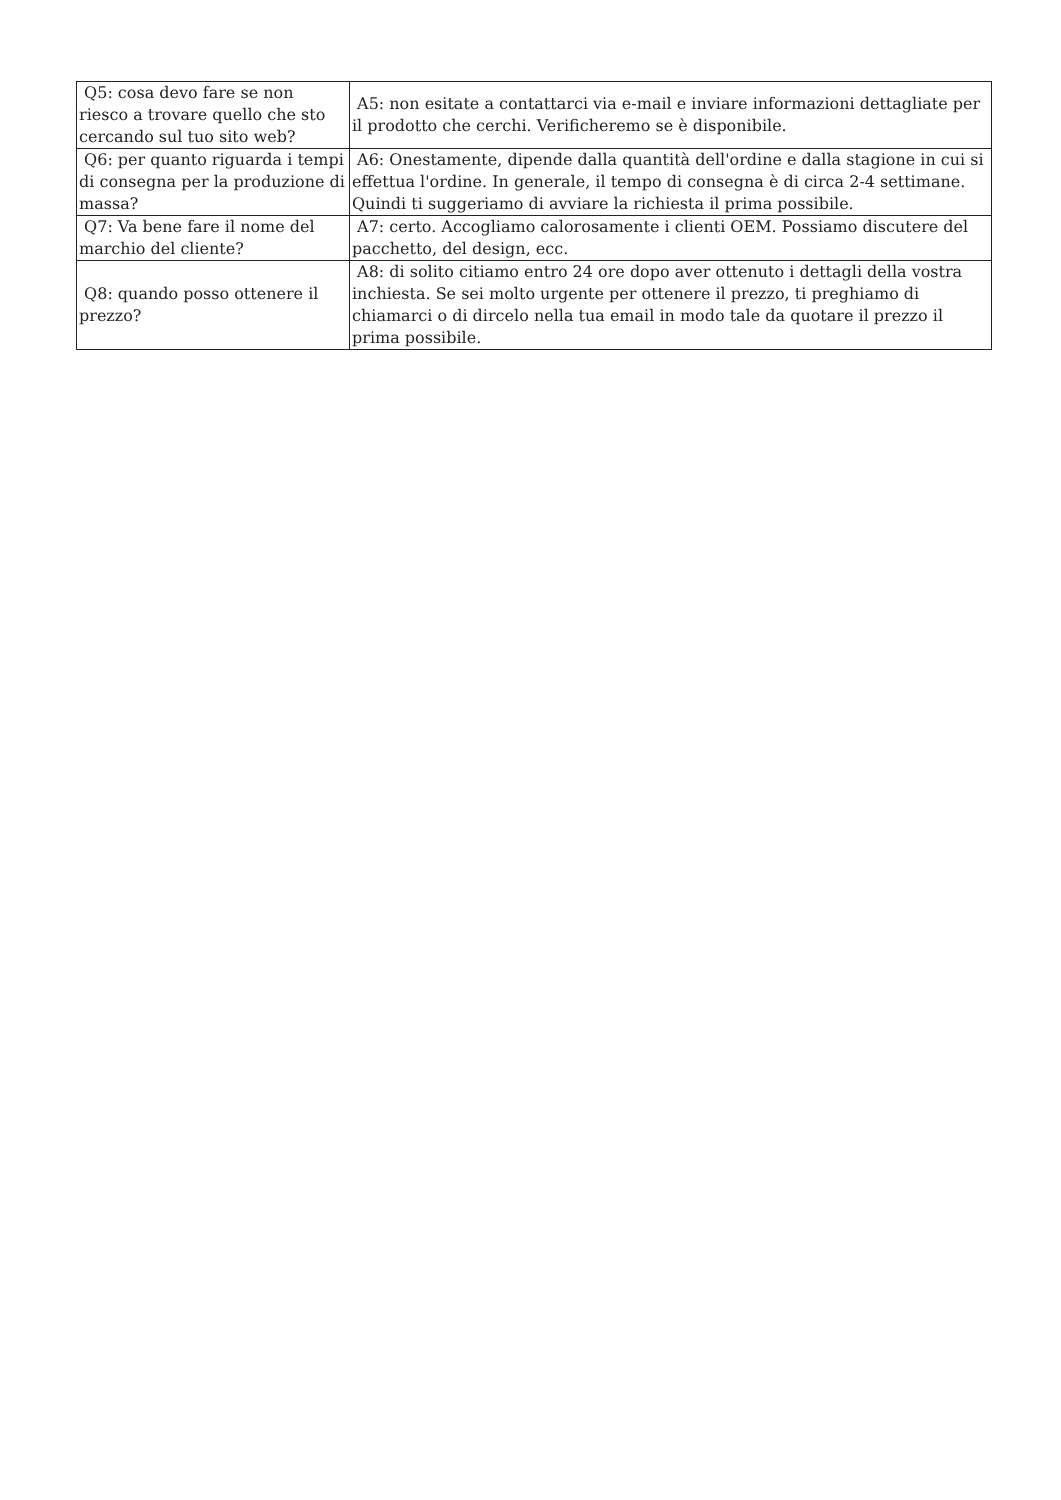| Q5: cosa devo fare se non riesco a trovare quello che sto cercando sul tuo sito web? | A5: non esitate a contattarci via e-mail e inviare informazioni dettagliate per il prodotto che cerchi. Verificheremo se è disponibile. |
| Q6: per quanto riguarda i tempi di consegna per la produzione di massa? | A6: Onestamente, dipende dalla quantità dell'ordine e dalla stagione in cui si effettua l'ordine. In generale, il tempo di consegna è di circa 2-4 settimane. Quindi ti suggeriamo di avviare la richiesta il prima possibile. |
| Q7: Va bene fare il nome del marchio del cliente? | A7: certo. Accogliamo calorosamente i clienti OEM. Possiamo discutere del pacchetto, del design, ecc. |
| Q8: quando posso ottenere il prezzo? | A8: di solito citiamo entro 24 ore dopo aver ottenuto i dettagli della vostra inchiesta. Se sei molto urgente per ottenere il prezzo, ti preghiamo di chiamarci o di dircelo nella tua email in modo tale da quotare il prezzo il prima possibile. |